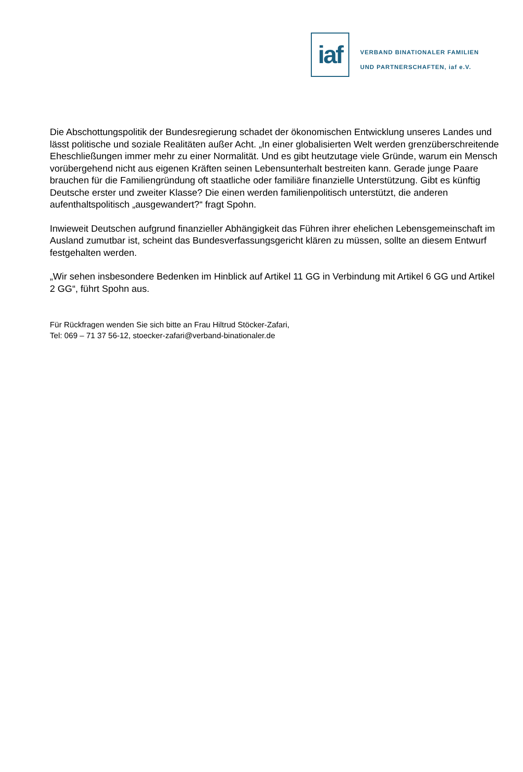iaf
VERBAND BINATIONALER FAMILIEN
UND PARTNERSCHAFTEN, iaf e.V.
Die Abschottungspolitik der Bundesregierung schadet der ökonomischen Entwicklung unseres Landes und lässt politische und soziale Realitäten außer Acht. „In einer globalisierten Welt werden grenzüberschreitende Eheschließungen immer mehr zu einer Normalität. Und es gibt heutzutage viele Gründe, warum ein Mensch vorübergehend nicht aus eigenen Kräften seinen Lebensunterhalt bestreiten kann. Gerade junge Paare brauchen für die Familiengründung oft staatliche oder familiäre finanzielle Unterstützung. Gibt es künftig Deutsche erster und zweiter Klasse? Die einen werden familienpolitisch unterstützt, die anderen aufenthaltspolitisch „ausgewandert?“ fragt Spohn.
Inwieweit Deutschen aufgrund finanzieller Abhängigkeit das Führen ihrer ehelichen Lebensgemeinschaft im Ausland zumutbar ist, scheint das Bundesverfassungsgericht klären zu müssen, sollte an diesem Entwurf festgehalten werden.
„Wir sehen insbesondere Bedenken im Hinblick auf Artikel 11 GG in Verbindung mit Artikel 6 GG und Artikel 2 GG“, führt Spohn aus.
Für Rückfragen wenden Sie sich bitte an Frau Hiltrud Stöcker-Zafari,
Tel: 069 – 71 37 56-12, stoecker-zafari@verband-binationaler.de